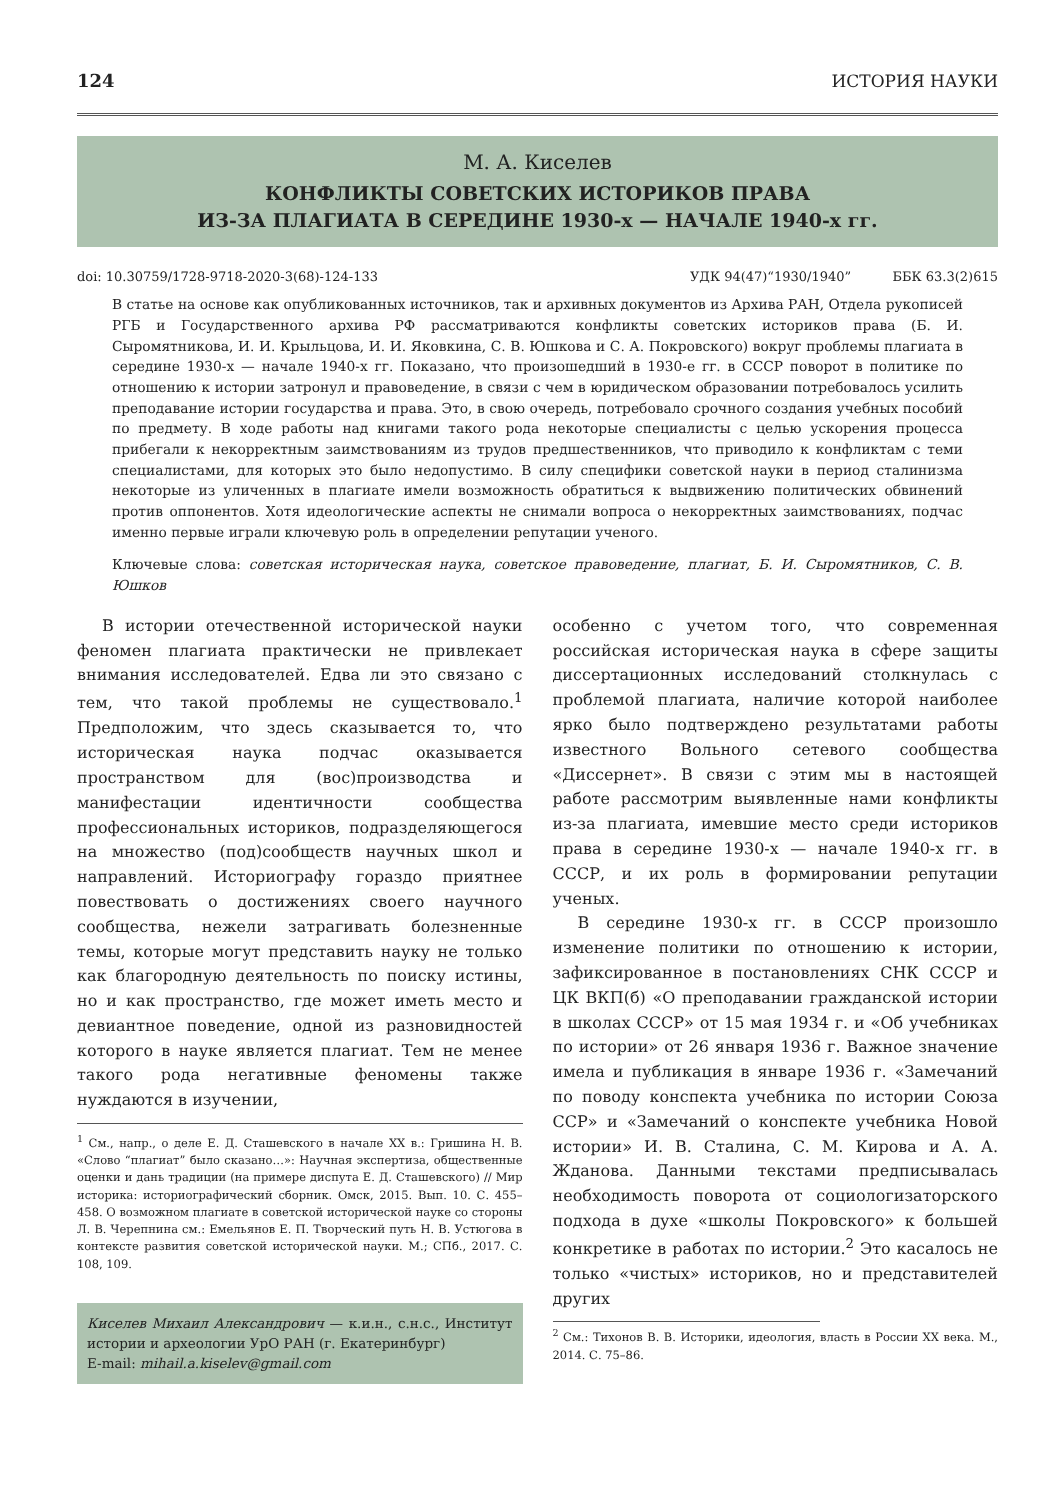124 ИСТОРИЯ НАУКИ
М. А. Киселев
КОНФЛИКТЫ СОВЕТСКИХ ИСТОРИКОВ ПРАВА
ИЗ-ЗА ПЛАГИАТА В СЕРЕДИНЕ 1930-х — НАЧАЛЕ 1940-х гг.
doi: 10.30759/1728-9718-2020-3(68)-124-133 УДК 94(47)“1930/1940” ББК 63.3(2)615
В статье на основе как опубликованных источников, так и архивных документов из Архива РАН, Отдела рукописей РГБ и Государственного архива РФ рассматриваются конфликты советских историков права (Б. И. Сыромятникова, И. И. Крыльцова, И. И. Яковкина, С. В. Юшкова и С. А. Покровского) вокруг проблемы плагиата в середине 1930-х — начале 1940-х гг. Показано, что произошедший в 1930-е гг. в СССР поворот в политике по отношению к истории затронул и правоведение, в связи с чем в юридическом образовании потребовалось усилить преподавание истории государства и права. Это, в свою очередь, потребовало срочного создания учебных пособий по предмету. В ходе работы над книгами такого рода некоторые специалисты с целью ускорения процесса прибегали к некорректным заимствованиям из трудов предшественников, что приводило к конфликтам с теми специалистами, для которых это было недопустимо. В силу специфики советской науки в период сталинизма некоторые из уличенных в плагиате имели возможность обратиться к выдвижению политических обвинений против оппонентов. Хотя идеологические аспекты не снимали вопроса о некорректных заимствованиях, подчас именно первые играли ключевую роль в определении репутации ученого.
Ключевые слова: советская историческая наука, советское правоведение, плагиат, Б. И. Сыромятников, С. В. Юшков
В истории отечественной исторической науки феномен плагиата практически не привлекает внимания исследователей. Едва ли это связано с тем, что такой проблемы не существовало.<sup>1</sup> Предположим, что здесь сказывается то, что историческая наука подчас оказывается пространством для (вос)производства и манифестации идентичности сообщества профессиональных историков, подразделяющегося на множество (под)сообществ научных школ и направлений. Историографу гораздо приятнее повествовать о достижениях своего научного сообщества, нежели затрагивать болезненные темы, которые могут представить науку не только как благородную деятельность по поиску истины, но и как пространство, где может иметь место и девиантное поведение, одной из разновидностей которого в науке является плагиат. Тем не менее такого рода негативные феномены также нуждаются в изучении,
<sup>1</sup> См., напр., о деле Е. Д. Сташевского в начале XX в.: Гришина Н. В. «Слово “плагиат” было сказано…»: Научная экспертиза, общественные оценки и дань традиции (на примере диспута Е. Д. Сташевского) // Мир историка: историографический сборник. Омск, 2015. Вып. 10. С. 455–458. О возможном плагиате в советской исторической науке со стороны Л. В. Черепнина см.: Емельянов Е. П. Творческий путь Н. В. Устюгова в контексте развития советской исторической науки. М.; СПб., 2017. С. 108, 109.
Киселев Михаил Александрович — к.и.н., с.н.с., Институт истории и археологии УрО РАН (г. Екатеринбург)
E-mail: mihail.a.kiselev@gmail.com
особенно с учетом того, что современная российская историческая наука в сфере защиты диссертационных исследований столкнулась с проблемой плагиата, наличие которой наиболее ярко было подтверждено результатами работы известного Вольного сетевого сообщества «Диссернет». В связи с этим мы в настоящей работе рассмотрим выявленные нами конфликты из-за плагиата, имевшие место среди историков права в середине 1930-х — начале 1940-х гг. в СССР, и их роль в формировании репутации ученых.
В середине 1930-х гг. в СССР произошло изменение политики по отношению к истории, зафиксированное в постановлениях СНК СССР и ЦК ВКП(б) «О преподавании гражданской истории в школах СССР» от 15 мая 1934 г. и «Об учебниках по истории» от 26 января 1936 г. Важное значение имела и публикация в январе 1936 г. «Замечаний по поводу конспекта учебника по истории Союза ССР» и «Замечаний о конспекте учебника Новой истории» И. В. Сталина, С. М. Кирова и А. А. Жданова. Данными текстами предписывалась необходимость поворота от социологизаторского подхода в духе «школы Покровского» к большей конкретике в работах по истории.<sup>2</sup> Это касалось не только «чистых» историков, но и представителей других
<sup>2</sup> См.: Тихонов В. В. Историки, идеология, власть в России XX века. М., 2014. С. 75–86.